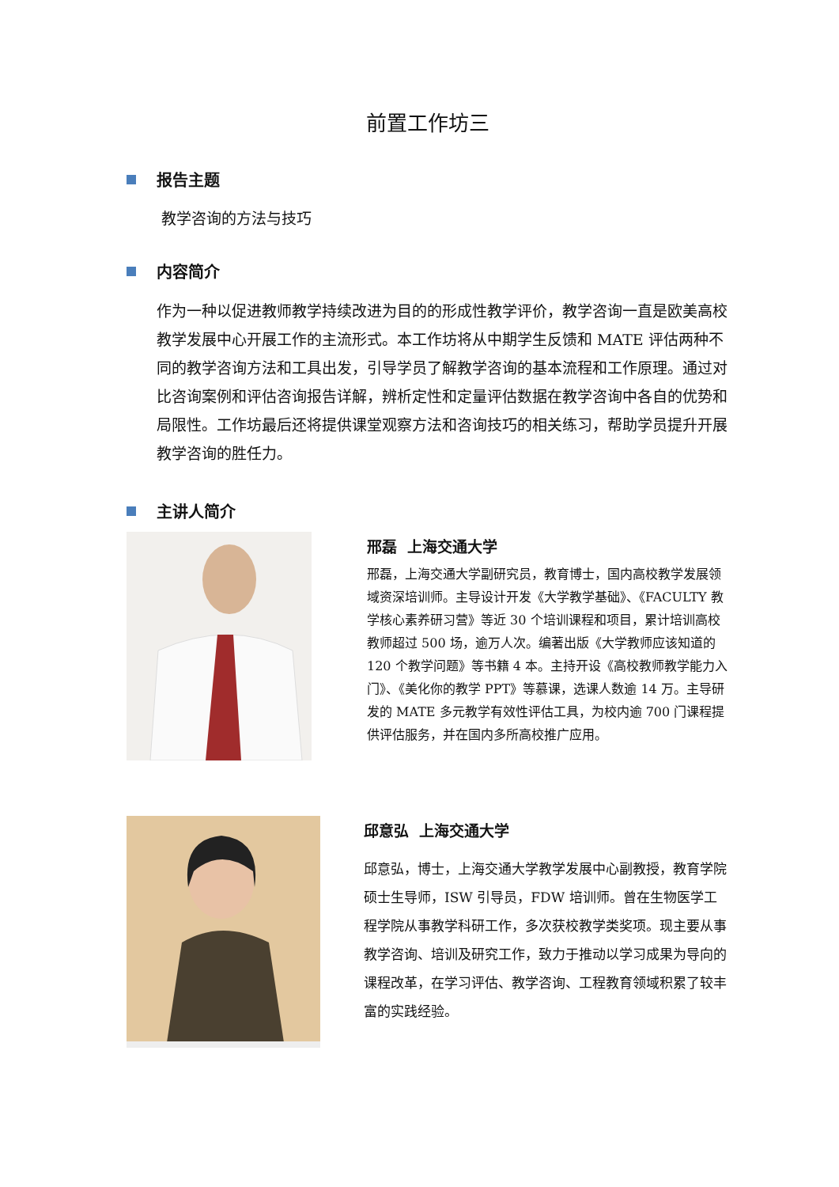前置工作坊三
报告主题
教学咨询的方法与技巧
内容简介
作为一种以促进教师教学持续改进为目的的形成性教学评价，教学咨询一直是欧美高校教学发展中心开展工作的主流形式。本工作坊将从中期学生反馈和 MATE 评估两种不同的教学咨询方法和工具出发，引导学员了解教学咨询的基本流程和工作原理。通过对比咨询案例和评估咨询报告详解，辨析定性和定量评估数据在教学咨询中各自的优势和局限性。工作坊最后还将提供课堂观察方法和咨询技巧的相关练习，帮助学员提升开展教学咨询的胜任力。
主讲人简介
邢磊 上海交通大学
邢磊，上海交通大学副研究员，教育博士，国内高校教学发展领域资深培训师。主导设计开发《大学教学基础》、《FACULTY 教学核心素养研习营》等近 30 个培训课程和项目，累计培训高校教师超过 500 场，逾万人次。编著出版《大学教师应该知道的 120 个教学问题》等书籍 4 本。主持开设《高校教师教学能力入门》、《美化你的教学 PPT》等慕课，选课人数逾 14 万。主导研发的 MATE 多元教学有效性评估工具，为校内逾 700 门课程提供评估服务，并在国内多所高校推广应用。
邱意弘 上海交通大学
邱意弘，博士，上海交通大学教学发展中心副教授，教育学院硕士生导师，ISW 引导员，FDW 培训师。曾在生物医学工程学院从事教学科研工作，多次获校教学类奖项。现主要从事教学咨询、培训及研究工作，致力于推动以学习成果为导向的课程改革，在学习评估、教学咨询、工程教育领域积累了较丰富的实践经验。